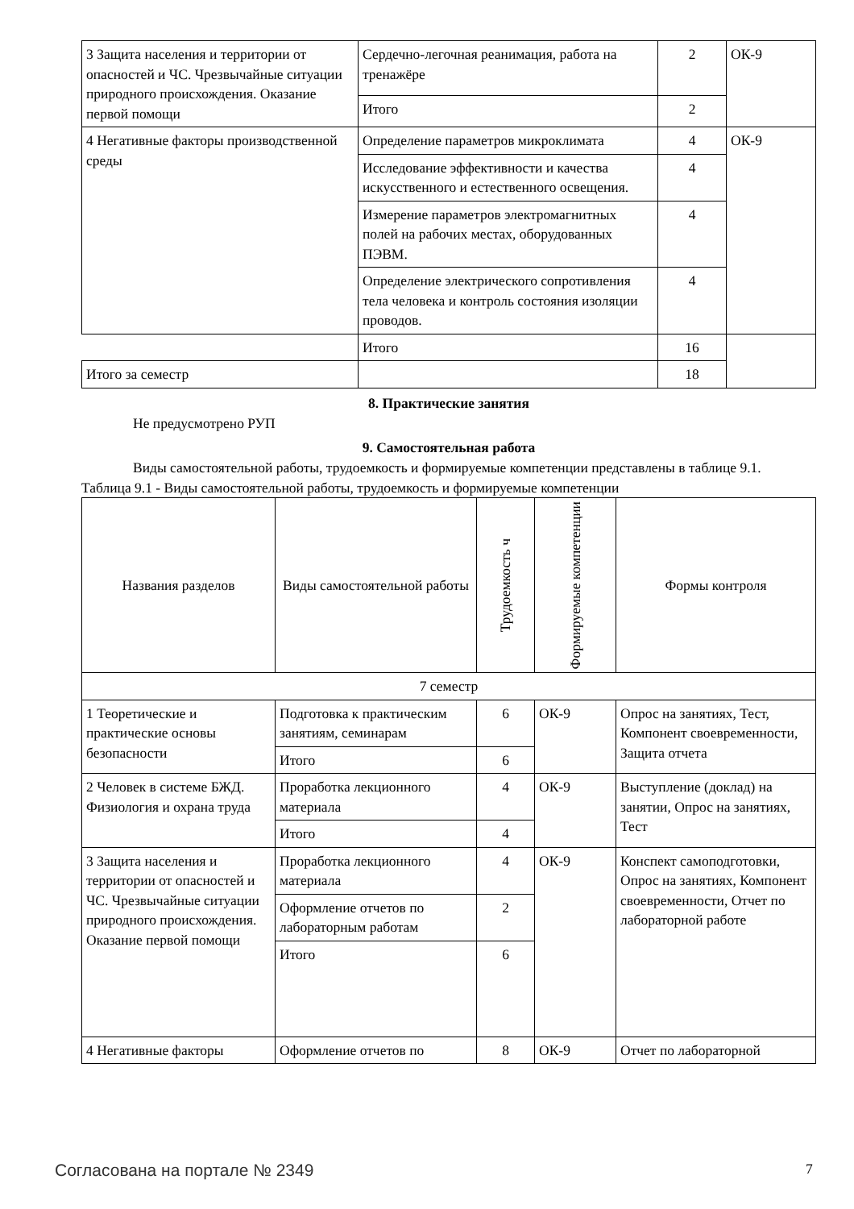| 3 Защита населения и территории от опасностей и ЧС. Чрезвычайные ситуации природного происхождения. Оказание первой помощи | Сердечно-легочная реанимация, работа на тренажёре | 2 | ОК-9 |
| | Итого | 2 | |
| 4 Негативные факторы производственной среды | Определение параметров микроклимата | 4 | ОК-9 |
| | Исследование эффективности и качества искусственного и естественного освещения. | 4 | |
| | Измерение параметров электромагнитных полей на рабочих местах, оборудованных ПЭВМ. | 4 | |
| | Определение электрического сопротивления тела человека и контроль состояния изоляции проводов. | 4 | |
| | Итого | 16 | |
| Итого за семестр | | 18 | |
8. Практические занятия
Не предусмотрено РУП
9. Самостоятельная работа
Виды самостоятельной работы, трудоемкость и формируемые компетенции представлены в таблице 9.1.
Таблица 9.1 - Виды самостоятельной работы, трудоемкость и формируемые компетенции
| Названия разделов | Виды самостоятельной работы | Трудоемкость ч | Формируемые компетенции | Формы контроля |
| --- | --- | --- | --- | --- |
| 7 семестр | | | | |
| 1 Теоретические и практические основы безопасности | Подготовка к практическим занятиям, семинарам | 6 | ОК-9 | Опрос на занятиях, Тест, Компонент своевременности, Защита отчета |
| | Итого | 6 | | |
| 2 Человек в системе БЖД. Физиология и охрана труда | Проработка лекционного материала | 4 | ОК-9 | Выступление (доклад) на занятии, Опрос на занятиях, Тест |
| | Итого | 4 | | |
| 3 Защита населения и территории от опасностей и ЧС. Чрезвычайные ситуации природного происхождения. Оказание первой помощи | Проработка лекционного материала | 4 | ОК-9 | Конспект самоподготовки, Опрос на занятиях, Компонент своевременности, Отчет по лабораторной работе |
| | Оформление отчетов по лабораторным работам | 2 | | |
| | Итого | 6 | | |
| 4 Негативные факторы | Оформление отчетов по | 8 | ОК-9 | Отчет по лабораторной |
Согласована на портале № 2349 7